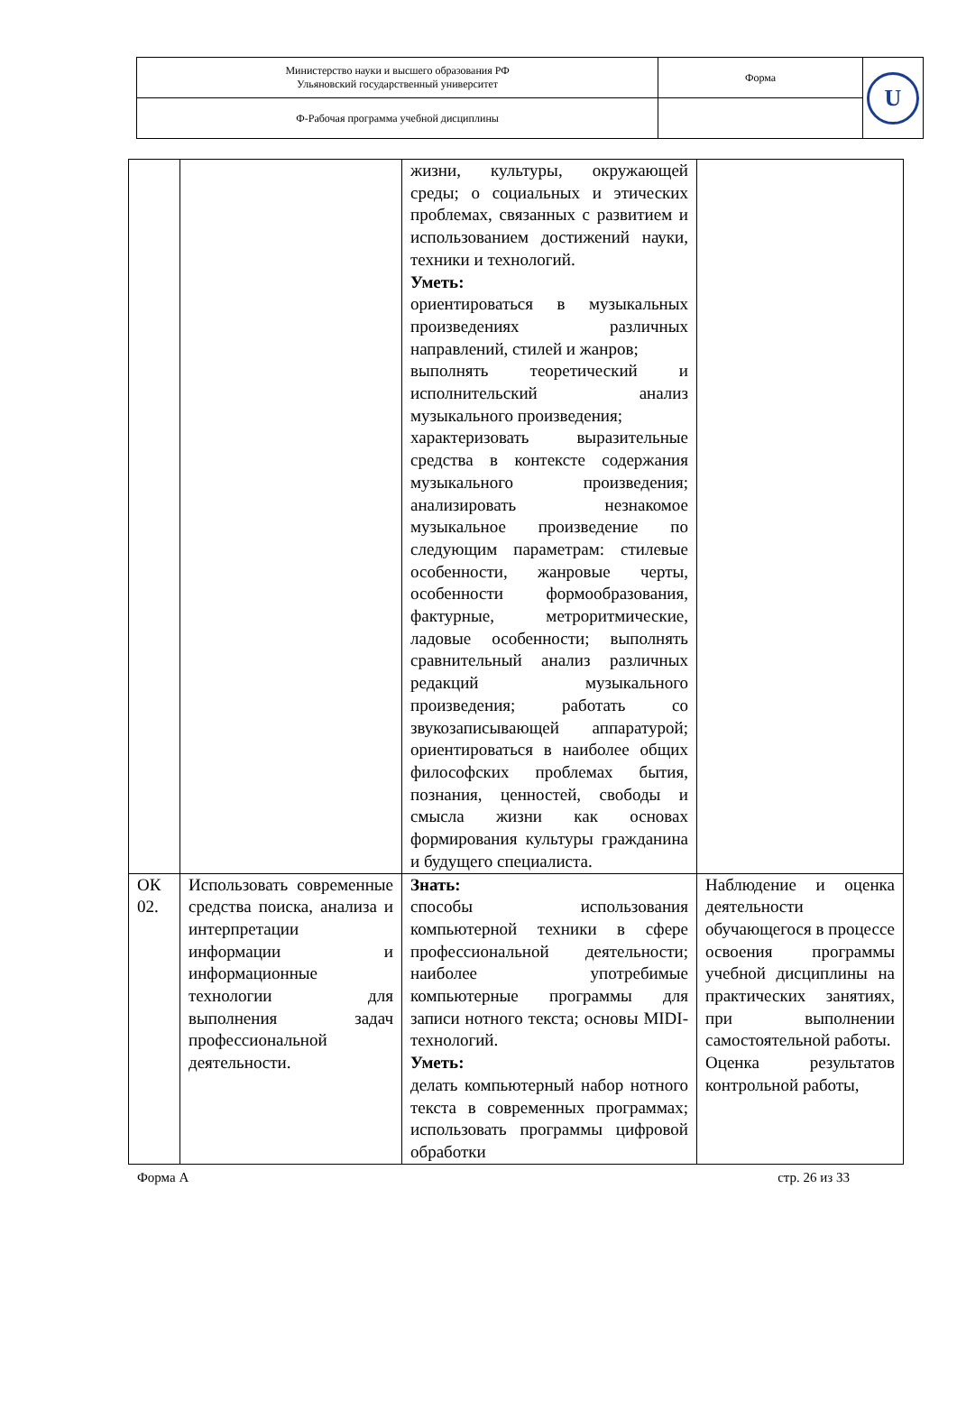| Министерство науки и высшего образования РФ Ульяновский государственный университет | Форма | U |
| Ф-Рабочая программа учебной дисциплины | | |
| | | жизни, культуры, окружающей среды; о социальных и этических проблемах, связанных с развитием и использованием достижений науки, техники и технологий. Уметь: ориентироваться в музыкальных произведениях различных направлений, стилей и жанров; выполнять теоретический и исполнительский анализ музыкального произведения; характеризовать выразительные средства в контексте содержания музыкального произведения; анализировать незнакомое музыкальное произведение по следующим параметрам: стилевые особенности, жанровые черты, особенности формообразования, фактурные, метроритмические, ладовые особенности; выполнять сравнительный анализ различных редакций музыкального произведения; работать со звукозаписывающей аппаратурой; ориентироваться в наиболее общих философских проблемах бытия, познания, ценностей, свободы и смысла жизни как основах формирования культуры гражданина и будущего специалиста. | |
| ОК 02. | Использовать современные средства поиска, анализа и интерпретации информации и информационные технологии для выполнения задач профессиональной деятельности. | Знать: способы использования компьютерной техники в сфере профессиональной деятельности; наиболее употребимые компьютерные программы для записи нотного текста; основы MIDI-технологий. Уметь: делать компьютерный набор нотного текста в современных программах; использовать программы цифровой обработки | Наблюдение и оценка деятельности обучающегося в процессе освоения программы учебной дисциплины на практических занятиях, при выполнении самостоятельной работы. Оценка результатов контрольной работы, |
Форма А стр. 26 из 33